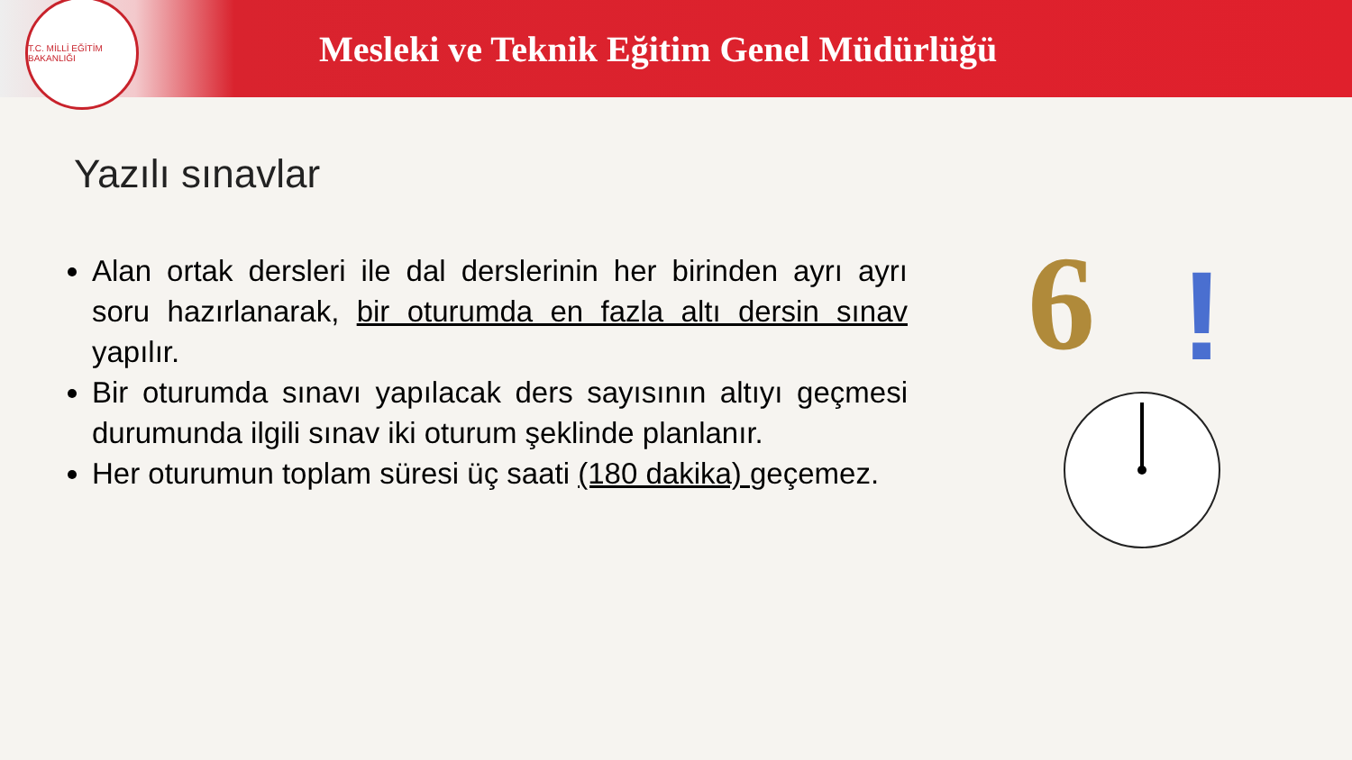T.C. MİLLİ EĞİTİM BAKANLIĞI
Mesleki ve Teknik Eğitim Genel Müdürlüğü
Yazılı sınavlar
Alan ortak dersleri ile dal derslerinin her birinden ayrı ayrı soru hazırlanarak, bir oturumda en fazla altı dersin sınav yapılır.
Bir oturumda sınavı yapılacak ders sayısının altıyı geçmesi durumunda ilgili sınav iki oturum şeklinde planlanır.
Her oturumun toplam süresi üç saati (180 dakika) geçemez.
6 !